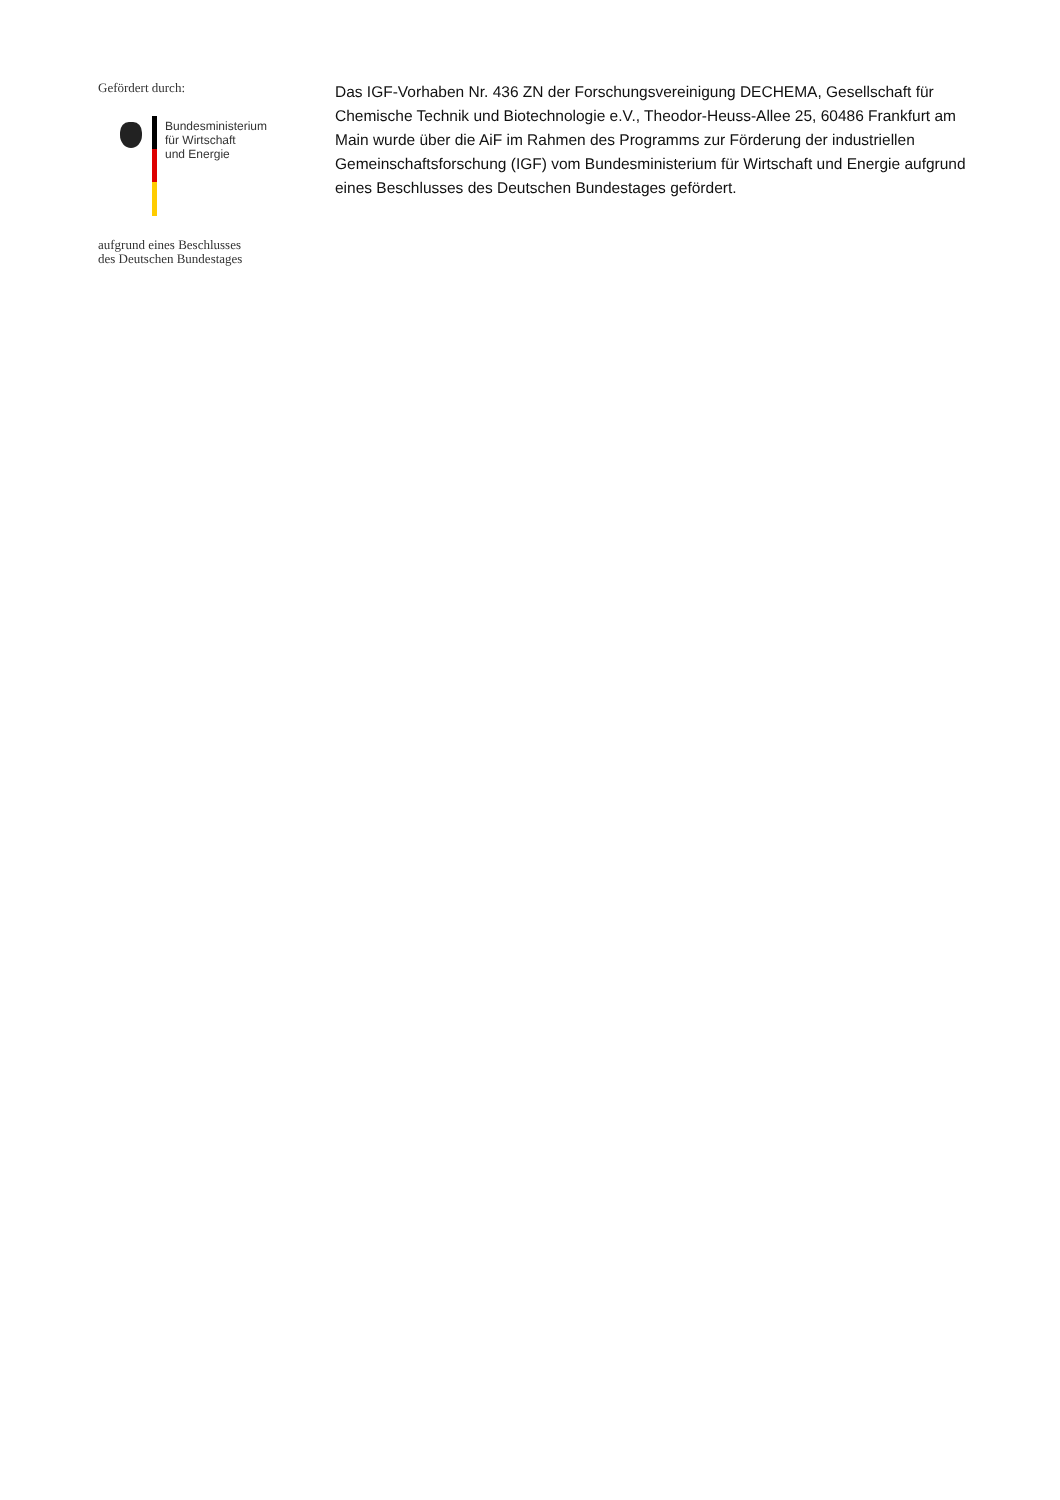Gefördert durch:
Bundesministerium
für Wirtschaft
und Energie
aufgrund eines Beschlusses
des Deutschen Bundestages
Das IGF-Vorhaben Nr. 436 ZN der Forschungsvereinigung DECHEMA, Gesellschaft für Chemische Technik und Biotechnologie e.V., Theodor-Heuss-Allee 25, 60486 Frankfurt am Main wurde über die AiF im Rahmen des Programms zur Förderung der industriellen Gemeinschaftsforschung (IGF) vom Bundesministerium für Wirtschaft und Energie aufgrund eines Beschlusses des Deutschen Bundestages gefördert.